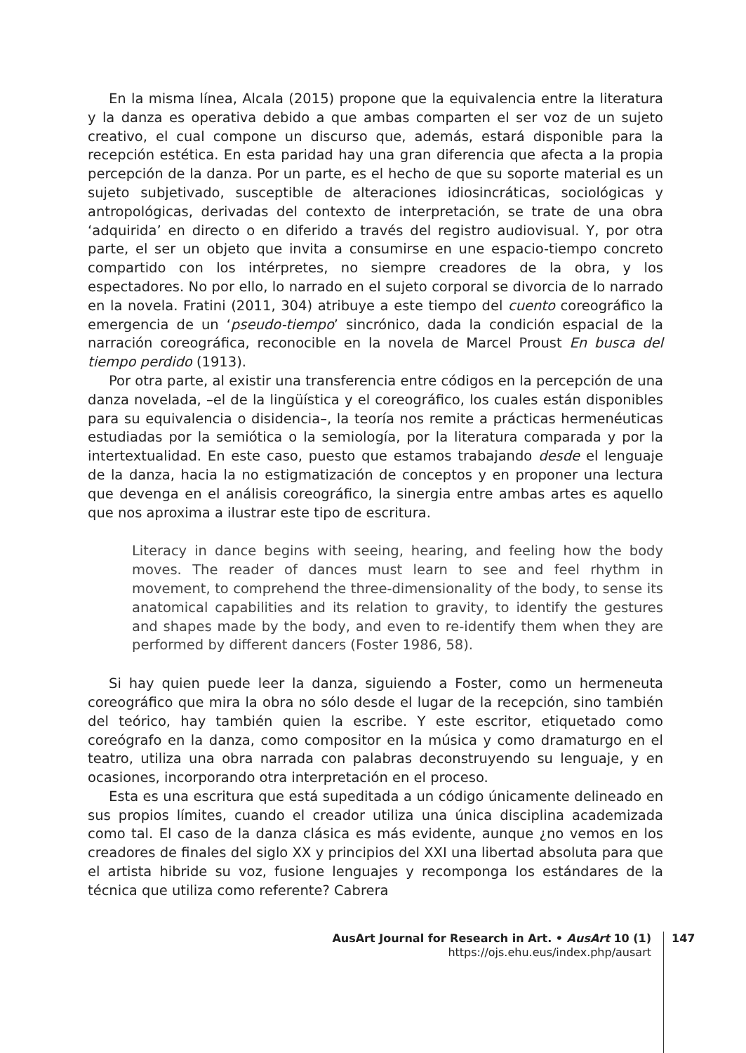En la misma línea, Alcala (2015) propone que la equivalencia entre la literatura y la danza es operativa debido a que ambas comparten el ser voz de un sujeto creativo, el cual compone un discurso que, además, estará disponible para la recepción estética. En esta paridad hay una gran diferencia que afecta a la propia percepción de la danza. Por un parte, es el hecho de que su soporte material es un sujeto subjetivado, susceptible de alteraciones idiosincráticas, sociológicas y antropológicas, derivadas del contexto de interpretación, se trate de una obra ‘adquirida’ en directo o en diferido a través del registro audiovisual. Y, por otra parte, el ser un objeto que invita a consumirse en une espacio-tiempo concreto compartido con los intérpretes, no siempre creadores de la obra, y los espectadores. No por ello, lo narrado en el sujeto corporal se divorcia de lo narrado en la novela. Fratini (2011, 304) atribuye a este tiempo del cuento coreográfico la emergencia de un ‘pseudo-tiempo’ sincrónico, dada la condición espacial de la narración coreográfica, reconocible en la novela de Marcel Proust En busca del tiempo perdido (1913).
Por otra parte, al existir una transferencia entre códigos en la percepción de una danza novelada, –el de la lingüística y el coreográfico, los cuales están disponibles para su equivalencia o disidencia–, la teoría nos remite a prácticas hermenéuticas estudiadas por la semiótica o la semiología, por la literatura comparada y por la intertextualidad. En este caso, puesto que estamos trabajando desde el lenguaje de la danza, hacia la no estigmatización de conceptos y en proponer una lectura que devenga en el análisis coreográfico, la sinergia entre ambas artes es aquello que nos aproxima a ilustrar este tipo de escritura.
Literacy in dance begins with seeing, hearing, and feeling how the body moves. The reader of dances must learn to see and feel rhythm in movement, to comprehend the three-dimensionality of the body, to sense its anatomical capabilities and its relation to gravity, to identify the gestures and shapes made by the body, and even to re-identify them when they are performed by different dancers (Foster 1986, 58).
Si hay quien puede leer la danza, siguiendo a Foster, como un hermeneuta coreográfico que mira la obra no sólo desde el lugar de la recepción, sino también del teórico, hay también quien la escribe. Y este escritor, etiquetado como coreógrafo en la danza, como compositor en la música y como dramaturgo en el teatro, utiliza una obra narrada con palabras deconstruyendo su lenguaje, y en ocasiones, incorporando otra interpretación en el proceso.
Esta es una escritura que está supeditada a un código únicamente delineado en sus propios límites, cuando el creador utiliza una única disciplina academizada como tal. El caso de la danza clásica es más evidente, aunque ¿no vemos en los creadores de finales del siglo XX y principios del XXI una libertad absoluta para que el artista hibride su voz, fusione lenguajes y recomponga los estándares de la técnica que utiliza como referente? Cabrera
AusArt Journal for Research in Art. • AusArt 10 (1)
https://ojs.ehu.eus/index.php/ausart
147